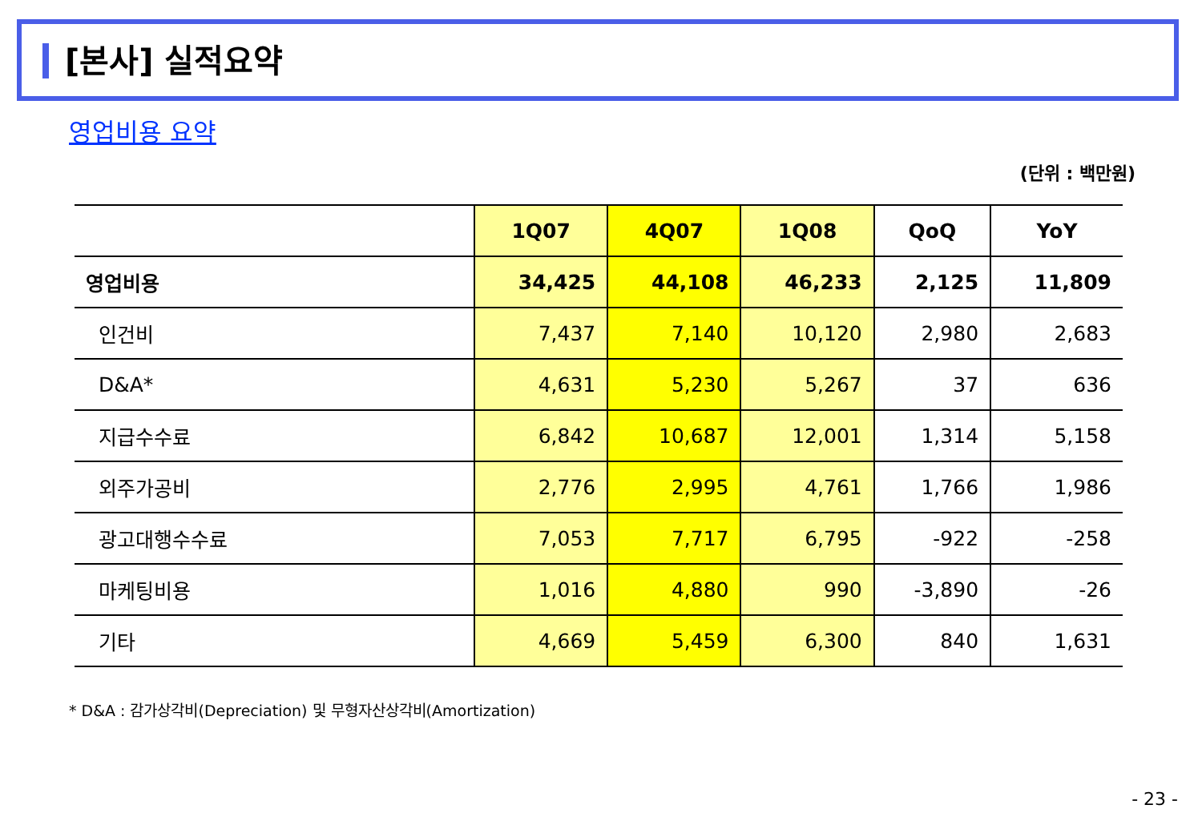[본사] 실적요약
영업비용 요약
(단위 : 백만원)
| | 1Q07 | 4Q07 | 1Q08 | QoQ | YoY |
| --- | --- | --- | --- | --- | --- |
| 영업비용 | 34,425 | 44,108 | 46,233 | 2,125 | 11,809 |
| 인건비 | 7,437 | 7,140 | 10,120 | 2,980 | 2,683 |
| D&A* | 4,631 | 5,230 | 5,267 | 37 | 636 |
| 지급수수료 | 6,842 | 10,687 | 12,001 | 1,314 | 5,158 |
| 외주가공비 | 2,776 | 2,995 | 4,761 | 1,766 | 1,986 |
| 광고대행수수료 | 7,053 | 7,717 | 6,795 | -922 | -258 |
| 마케팅비용 | 1,016 | 4,880 | 990 | -3,890 | -26 |
| 기타 | 4,669 | 5,459 | 6,300 | 840 | 1,631 |
* D&A : 감가상각비(Depreciation) 및 무형자산상각비(Amortization)
- 23 -